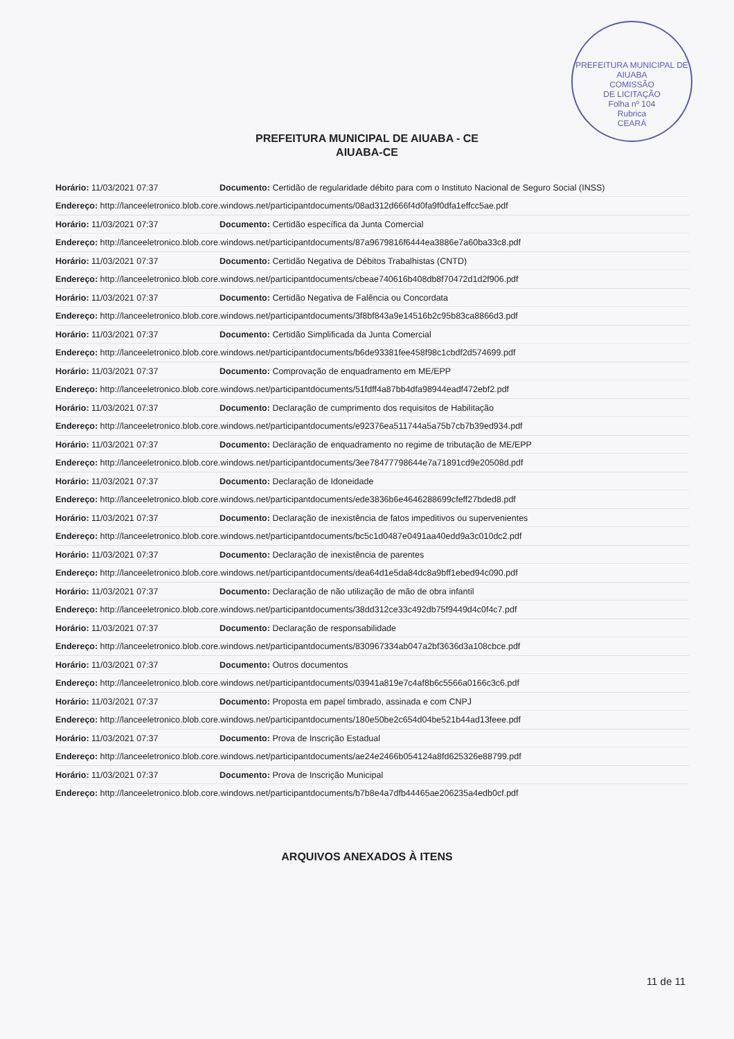PREFEITURA MUNICIPAL DE AIUABA
COMISSÃO
DE LICITAÇÃO
Folha nº 104
Rubrica
CEARÁ
PREFEITURA MUNICIPAL DE AIUABA - CE
AIUABA-CE
Horário: 11/03/2021 07:37 Documento: Certidão de regularidade débito para com o Instituto Nacional de Seguro Social (INSS)
Endereço: http://lanceeletronico.blob.core.windows.net/participantdocuments/08ad312d666f4d0fa9f0dfa1effcc5ae.pdf
Horário: 11/03/2021 07:37 Documento: Certidão específica da Junta Comercial
Endereço: http://lanceeletronico.blob.core.windows.net/participantdocuments/87a9679816f6444ea3886e7a60ba33c8.pdf
Horário: 11/03/2021 07:37 Documento: Certidão Negativa de Débitos Trabalhistas (CNTD)
Endereço: http://lanceeletronico.blob.core.windows.net/participantdocuments/cbeae740616b408db8f70472d1d2f906.pdf
Horário: 11/03/2021 07:37 Documento: Certidão Negativa de Falência ou Concordata
Endereço: http://lanceeletronico.blob.core.windows.net/participantdocuments/3f8bf843a9e14516b2c95b83ca8866d3.pdf
Horário: 11/03/2021 07:37 Documento: Certidão Simplificada da Junta Comercial
Endereço: http://lanceeletronico.blob.core.windows.net/participantdocuments/b6de93381fee458f98c1cbdf2d574699.pdf
Horário: 11/03/2021 07:37 Documento: Comprovação de enquadramento em ME/EPP
Endereço: http://lanceeletronico.blob.core.windows.net/participantdocuments/51fdff4a87bb4dfa98944eadf472ebf2.pdf
Horário: 11/03/2021 07:37 Documento: Declaração de cumprimento dos requisitos de Habilitação
Endereço: http://lanceeletronico.blob.core.windows.net/participantdocuments/e92376ea511744a5a75b7cb7b39ed934.pdf
Horário: 11/03/2021 07:37 Documento: Declaração de enquadramento no regime de tributação de ME/EPP
Endereço: http://lanceeletronico.blob.core.windows.net/participantdocuments/3ee78477798644e7a71891cd9e20508d.pdf
Horário: 11/03/2021 07:37 Documento: Declaração de Idoneidade
Endereço: http://lanceeletronico.blob.core.windows.net/participantdocuments/ede3836b6e4646288699cfeff27bded8.pdf
Horário: 11/03/2021 07:37 Documento: Declaração de inexistência de fatos impeditivos ou supervenientes
Endereço: http://lanceeletronico.blob.core.windows.net/participantdocuments/bc5c1d0487e0491aa40edd9a3c010dc2.pdf
Horário: 11/03/2021 07:37 Documento: Declaração de inexistência de parentes
Endereço: http://lanceeletronico.blob.core.windows.net/participantdocuments/dea64d1e5da84dc8a9bff1ebed94c090.pdf
Horário: 11/03/2021 07:37 Documento: Declaração de não utilização de mão de obra infantil
Endereço: http://lanceeletronico.blob.core.windows.net/participantdocuments/38dd312ce33c492db75f9449d4c0f4c7.pdf
Horário: 11/03/2021 07:37 Documento: Declaração de responsabilidade
Endereço: http://lanceeletronico.blob.core.windows.net/participantdocuments/830967334ab047a2bf3636d3a108cbce.pdf
Horário: 11/03/2021 07:37 Documento: Outros documentos
Endereço: http://lanceeletronico.blob.core.windows.net/participantdocuments/03941a819e7c4af8b6c5566a0166c3c6.pdf
Horário: 11/03/2021 07:37 Documento: Proposta em papel timbrado, assinada e com CNPJ
Endereço: http://lanceeletronico.blob.core.windows.net/participantdocuments/180e50be2c654d04be521b44ad13feee.pdf
Horário: 11/03/2021 07:37 Documento: Prova de Inscrição Estadual
Endereço: http://lanceeletronico.blob.core.windows.net/participantdocuments/ae24e2466b054124a8fd625326e88799.pdf
Horário: 11/03/2021 07:37 Documento: Prova de Inscrição Municipal
Endereço: http://lanceeletronico.blob.core.windows.net/participantdocuments/b7b8e4a7dfb44465ae206235a4edb0cf.pdf
ARQUIVOS ANEXADOS À ITENS
11 de 11